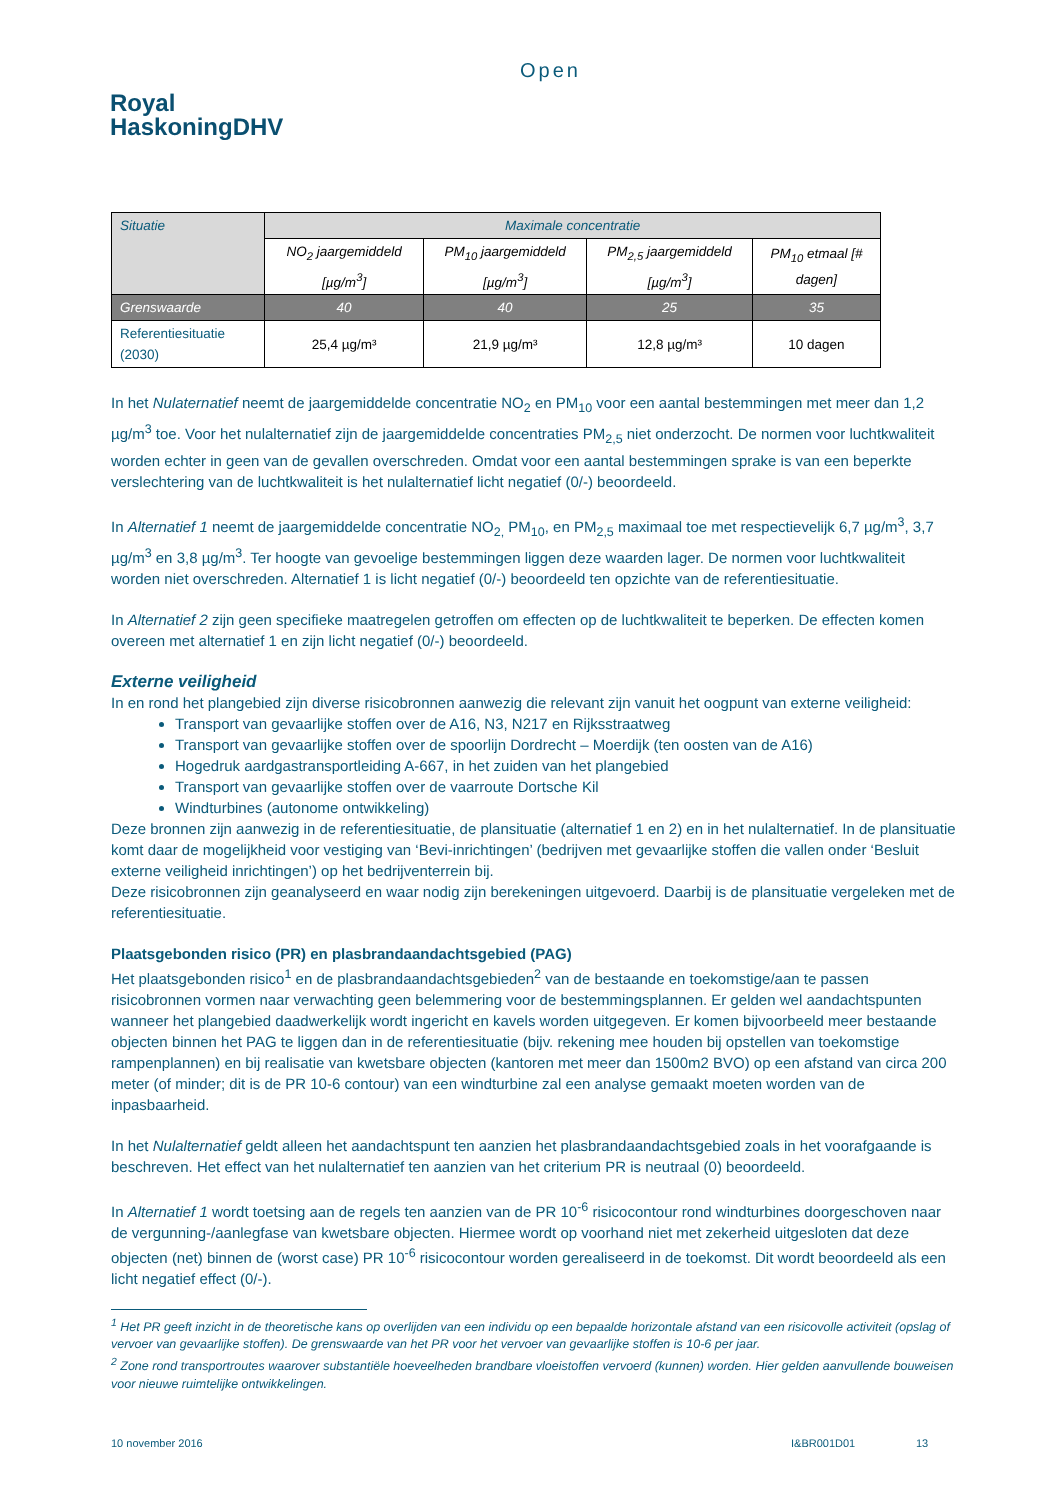Open
Royal
HaskoningDHV
| Situatie | Maximale concentratie | | | |
| | NO<sub>2</sub> jaargemiddeld [µg/m<sup>3</sup>] | PM<sub>10</sub> jaargemiddeld [µg/m<sup>3</sup>] | PM<sub>2,5</sub> jaargemiddeld [µg/m<sup>3</sup>] | PM<sub>10</sub> etmaal [# dagen] |
| Grenswaarde | 40 | 40 | 25 | 35 |
| Referentiesituatie (2030) | 25,4 µg/m³ | 21,9 µg/m³ | 12,8 µg/m³ | 10 dagen |
In het Nulaternatief neemt de jaargemiddelde concentratie NO<sub>2</sub> en PM<sub>10</sub> voor een aantal bestemmingen met meer dan 1,2 µg/m<sup>3</sup> toe. Voor het nulalternatief zijn de jaargemiddelde concentraties PM<sub>2,5</sub> niet onderzocht. De normen voor luchtkwaliteit worden echter in geen van de gevallen overschreden. Omdat voor een aantal bestemmingen sprake is van een beperkte verslechtering van de luchtkwaliteit is het nulalternatief licht negatief (0/-) beoordeeld.
In Alternatief 1 neemt de jaargemiddelde concentratie NO<sub>2,</sub> PM<sub>10</sub>, en PM<sub>2,5</sub> maximaal toe met respectievelijk 6,7 µg/m<sup>3</sup>, 3,7 µg/m<sup>3</sup> en 3,8 µg/m<sup>3</sup>. Ter hoogte van gevoelige bestemmingen liggen deze waarden lager. De normen voor luchtkwaliteit worden niet overschreden. Alternatief 1 is licht negatief (0/-) beoordeeld ten opzichte van de referentiesituatie.
In Alternatief 2 zijn geen specifieke maatregelen getroffen om effecten op de luchtkwaliteit te beperken. De effecten komen overeen met alternatief 1 en zijn licht negatief (0/-) beoordeeld.
Externe veiligheid
In en rond het plangebied zijn diverse risicobronnen aanwezig die relevant zijn vanuit het oogpunt van externe veiligheid:
Transport van gevaarlijke stoffen over de A16, N3, N217 en Rijksstraatweg
Transport van gevaarlijke stoffen over de spoorlijn Dordrecht – Moerdijk (ten oosten van de A16)
Hogedruk aardgastransportleiding A-667, in het zuiden van het plangebied
Transport van gevaarlijke stoffen over de vaarroute Dortsche Kil
Windturbines (autonome ontwikkeling)
Deze bronnen zijn aanwezig in de referentiesituatie, de plansituatie (alternatief 1 en 2) en in het nulalternatief. In de plansituatie komt daar de mogelijkheid voor vestiging van ‘Bevi-inrichtingen’ (bedrijven met gevaarlijke stoffen die vallen onder ‘Besluit externe veiligheid inrichtingen’) op het bedrijventerrein bij.
Deze risicobronnen zijn geanalyseerd en waar nodig zijn berekeningen uitgevoerd. Daarbij is de plansituatie vergeleken met de referentiesituatie.
Plaatsgebonden risico (PR) en plasbrandaandachtsgebied (PAG)
Het plaatsgebonden risico<sup>1</sup> en de plasbrandaandachtsgebieden<sup>2</sup> van de bestaande en toekomstige/aan te passen risicobronnen vormen naar verwachting geen belemmering voor de bestemmingsplannen. Er gelden wel aandachtspunten wanneer het plangebied daadwerkelijk wordt ingericht en kavels worden uitgegeven. Er komen bijvoorbeeld meer bestaande objecten binnen het PAG te liggen dan in de referentiesituatie (bijv. rekening mee houden bij opstellen van toekomstige rampenplannen) en bij realisatie van kwetsbare objecten (kantoren met meer dan 1500m2 BVO) op een afstand van circa 200 meter (of minder; dit is de PR 10-6 contour) van een windturbine zal een analyse gemaakt moeten worden van de inpasbaarheid.
In het Nulalternatief geldt alleen het aandachtspunt ten aanzien het plasbrandaandachtsgebied zoals in het voorafgaande is beschreven. Het effect van het nulalternatief ten aanzien van het criterium PR is neutraal (0) beoordeeld.
In Alternatief 1 wordt toetsing aan de regels ten aanzien van de PR 10<sup>-6</sup> risicocontour rond windturbines doorgeschoven naar de vergunning-/aanlegfase van kwetsbare objecten. Hiermee wordt op voorhand niet met zekerheid uitgesloten dat deze objecten (net) binnen de (worst case) PR 10<sup>-6</sup> risicocontour worden gerealiseerd in de toekomst. Dit wordt beoordeeld als een licht negatief effect (0/-).
<sup>1</sup> Het PR geeft inzicht in de theoretische kans op overlijden van een individu op een bepaalde horizontale afstand van een risicovolle activiteit (opslag of vervoer van gevaarlijke stoffen). De grenswaarde van het PR voor het vervoer van gevaarlijke stoffen is 10-6 per jaar.
<sup>2</sup> Zone rond transportroutes waarover substantiële hoeveelheden brandbare vloeistoffen vervoerd (kunnen) worden. Hier gelden aanvullende bouweisen voor nieuwe ruimtelijke ontwikkelingen.
10 november 2016 I&BR001D01 13